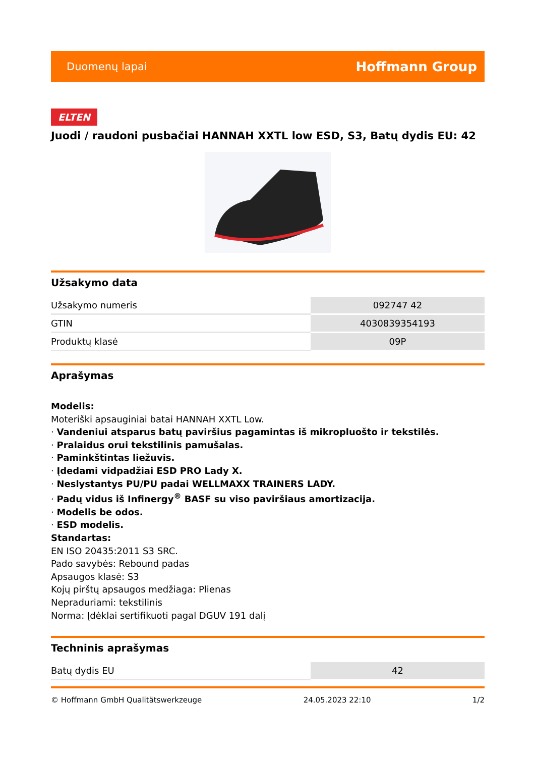Duomenų lapai Hoffmann Group
ELTEN
Juodi / raudoni pusbačiai HANNAH XXTL low ESD, S3, Batų dydis EU: 42
Užsakymo data
| Užsakymo numeris | 092747 42 |
| GTIN | 4030839354193 |
| Produktų klasė | 09P |
Aprašymas
Modelis:
Moteriški apsauginiai batai HANNAH XXTL Low.
· Vandeniui atsparus batų paviršius pagamintas iš mikropluošto ir tekstilės.
· Pralaidus orui tekstilinis pamušalas.
· Paminkštintas liežuvis.
· Įdedami vidpadžiai ESD PRO Lady X.
· Neslystantys PU/PU padai WELLMAXX TRAINERS LADY.
· Padų vidus iš Infinergy<sup>®</sup> BASF su viso paviršiaus amortizacija.
· Modelis be odos.
· ESD modelis.
Standartas:
EN ISO 20435:2011 S3 SRC.
Pado savybės: Rebound padas
Apsaugos klasė: S3
Kojų pirštų apsaugos medžiaga: Plienas
Nepraduriami: tekstilinis
Norma: Įdėklai sertifikuoti pagal DGUV 191 dalį
Techninis aprašymas
| Batų dydis EU | 42 |
© Hoffmann GmbH Qualitätswerkzeuge 24.05.2023 22:10 1/2